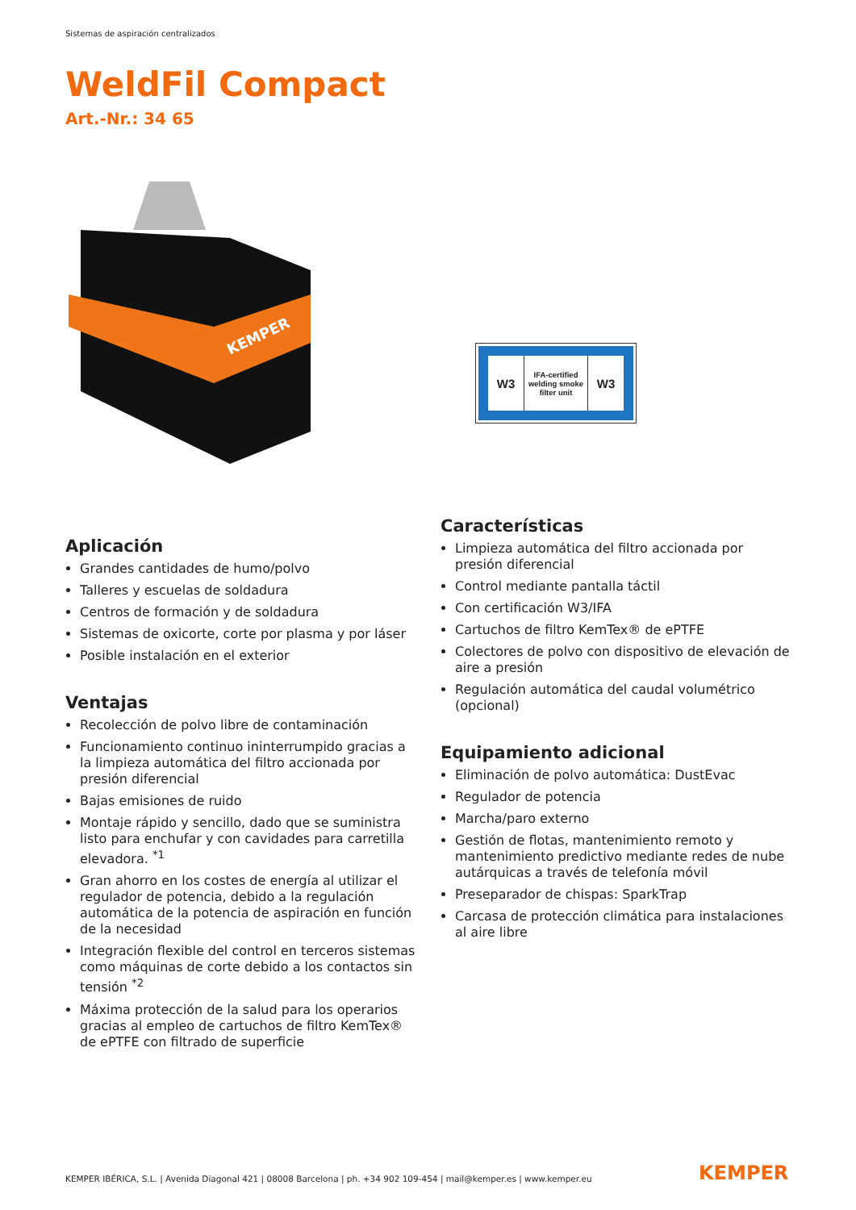Sistemas de aspiración centralizados
WeldFil Compact
Art.-Nr.: 34 65
KEMPER
W3
IFA-certified
welding smoke
filter unit
W3
Aplicación
Grandes cantidades de humo/polvo
Talleres y escuelas de soldadura
Centros de formación y de soldadura
Sistemas de oxicorte, corte por plasma y por láser
Posible instalación en el exterior
Ventajas
Recolección de polvo libre de contaminación
Funcionamiento continuo ininterrumpido gracias a la limpieza automática del filtro accionada por presión diferencial
Bajas emisiones de ruido
Montaje rápido y sencillo, dado que se suministra listo para enchufar y con cavidades para carretilla elevadora. <sup>*1</sup>
Gran ahorro en los costes de energía al utilizar el regulador de potencia, debido a la regulación automática de la potencia de aspiración en función de la necesidad
Integración flexible del control en terceros sistemas como máquinas de corte debido a los contactos sin tensión <sup>*2</sup>
Máxima protección de la salud para los operarios gracias al empleo de cartuchos de filtro KemTex® de ePTFE con filtrado de superficie
Características
Limpieza automática del filtro accionada por presión diferencial
Control mediante pantalla táctil
Con certificación W3/IFA
Cartuchos de filtro KemTex® de ePTFE
Colectores de polvo con dispositivo de elevación de aire a presión
Regulación automática del caudal volumétrico (opcional)
Equipamiento adicional
Eliminación de polvo automática: DustEvac
Regulador de potencia
Marcha/paro externo
Gestión de flotas, mantenimiento remoto y mantenimiento predictivo mediante redes de nube autárquicas a través de telefonía móvil
Preseparador de chispas: SparkTrap
Carcasa de protección climática para instalaciones al aire libre
KEMPER IBÉRICA, S.L. | Avenida Diagonal 421 | 08008 Barcelona | ph. +34 902 109-454 | mail@kemper.es | www.kemper.eu
KEMPER